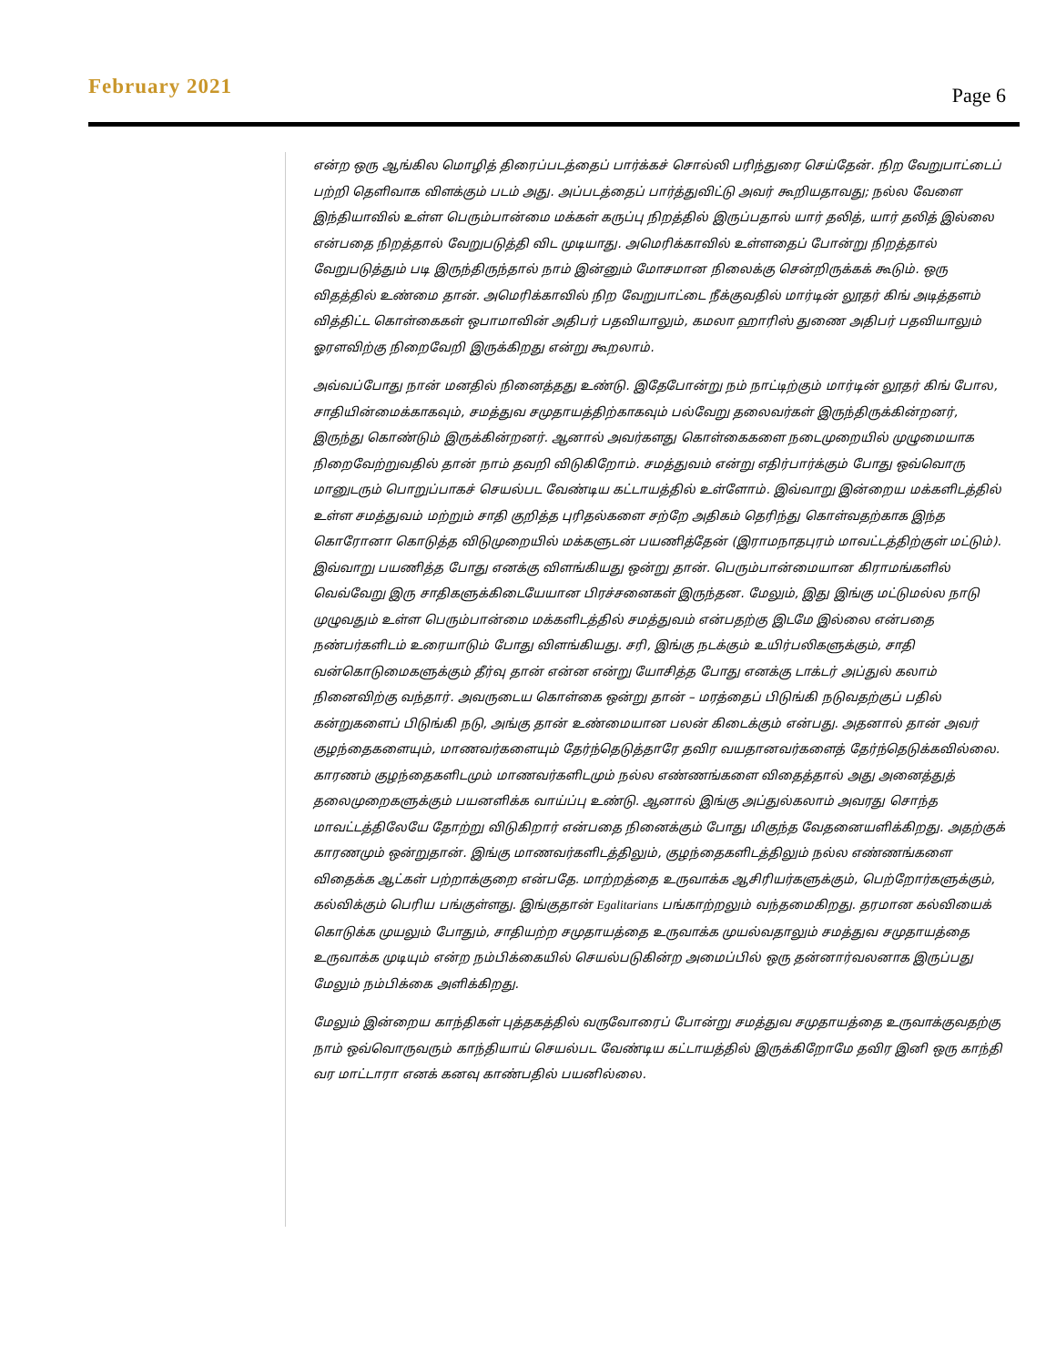February 2021 Page 6
என்ற ஒரு ஆங்கில மொழித் திரைப்படத்தைப் பார்க்கச் சொல்லி பரிந்துரை செய்தேன். நிற வேறுபாட்டைப் பற்றி தெளிவாக விளக்கும் படம் அது. அப்படத்தைப் பார்த்துவிட்டு அவர் கூறியதாவது; நல்ல வேளை இந்தியாவில் உள்ள பெரும்பான்மை மக்கள் கருப்பு நிறத்தில் இருப்பதால் யார் தலித், யார் தலித் இல்லை என்பதை நிறத்தால் வேறுபடுத்தி விட முடியாது. அமெரிக்காவில் உள்ளதைப் போன்று நிறத்தால் வேறுபடுத்தும் படி இருந்திருந்தால் நாம் இன்னும் மோசமான நிலைக்கு சென்றிருக்கக் கூடும். ஒரு விதத்தில் உண்மை தான். அமெரிக்காவில் நிற வேறுபாட்டை நீக்குவதில் மார்டின் லூதர் கிங் அடித்தளம் வித்திட்ட கொள்கைகள் ஒபாமாவின் அதிபர் பதவியாலும், கமலா ஹாரிஸ் துணை அதிபர் பதவியாலும் ஓரளவிற்கு நிறைவேறி இருக்கிறது என்று கூறலாம்.
அவ்வப்போது நான் மனதில் நினைத்தது உண்டு. இதேபோன்று நம் நாட்டிற்கும் மார்டின் லூதர் கிங் போல, சாதியின்மைக்காகவும், சமத்துவ சமுதாயத்திற்காகவும் பல்வேறு தலைவர்கள் இருந்திருக்கின்றனர், இருந்து கொண்டும் இருக்கின்றனர். ஆனால் அவர்களது கொள்கைகளை நடைமுறையில் முழுமையாக நிறைவேற்றுவதில் தான் நாம் தவறி விடுகிறோம். சமத்துவம் என்று எதிர்பார்க்கும் போது ஒவ்வொரு மானுடரும் பொறுப்பாகச் செயல்பட வேண்டிய கட்டாயத்தில் உள்ளோம். இவ்வாறு இன்றைய மக்களிடத்தில் உள்ள சமத்துவம் மற்றும் சாதி குறித்த புரிதல்களை சற்றே அதிகம் தெரிந்து கொள்வதற்காக இந்த கொரோனா கொடுத்த விடுமுறையில் மக்களுடன் பயணித்தேன் (இராமநாதபுரம் மாவட்டத்திற்குள் மட்டும்). இவ்வாறு பயணித்த போது எனக்கு விளங்கியது ஒன்று தான். பெரும்பான்மையான கிராமங்களில் வெவ்வேறு இரு சாதிகளுக்கிடையேயான பிரச்சனைகள் இருந்தன. மேலும், இது இங்கு மட்டுமல்ல நாடு முழுவதும் உள்ள பெரும்பான்மை மக்களிடத்தில் சமத்துவம் என்பதற்கு இடமே இல்லை என்பதை நண்பர்களிடம் உரையாடும் போது விளங்கியது. சரி, இங்கு நடக்கும் உயிர்பலிகளுக்கும், சாதி வன்கொடுமைகளுக்கும் தீர்வு தான் என்ன என்று யோசித்த போது எனக்கு டாக்டர் அப்துல் கலாம் நினைவிற்கு வந்தார். அவருடைய கொள்கை ஒன்று தான் – மரத்தைப் பிடுங்கி நடுவதற்குப் பதில் கன்றுகளைப் பிடுங்கி நடு, அங்கு தான் உண்மையான பலன் கிடைக்கும் என்பது. அதனால் தான் அவர் குழந்தைகளையும், மாணவர்களையும் தேர்ந்தெடுத்தாரே தவிர வயதானவர்களைத் தேர்ந்தெடுக்கவில்லை. காரணம் குழந்தைகளிடமும் மாணவர்களிடமும் நல்ல எண்ணங்களை விதைத்தால் அது அனைத்துத் தலைமுறைகளுக்கும் பயனளிக்க வாய்ப்பு உண்டு. ஆனால் இங்கு அப்துல்கலாம் அவரது சொந்த மாவட்டத்திலேயே தோற்று விடுகிறார் என்பதை நினைக்கும் போது மிகுந்த வேதனையளிக்கிறது. அதற்குக் காரணமும் ஒன்றுதான். இங்கு மாணவர்களிடத்திலும், குழந்தைகளிடத்திலும் நல்ல எண்ணங்களை விதைக்க ஆட்கள் பற்றாக்குறை என்பதே. மாற்றத்தை உருவாக்க ஆசிரியர்களுக்கும், பெற்றோர்களுக்கும், கல்விக்கும் பெரிய பங்குள்ளது. இங்குதான் Egalitarians பங்காற்றலும் வந்தமைகிறது. தரமான கல்வியைக் கொடுக்க முயலும் போதும், சாதியற்ற சமுதாயத்தை உருவாக்க முயல்வதாலும் சமத்துவ சமுதாயத்தை உருவாக்க முடியும் என்ற நம்பிக்கையில் செயல்படுகின்ற அமைப்பில் ஒரு தன்னார்வலனாக இருப்பது மேலும் நம்பிக்கை அளிக்கிறது.
மேலும் இன்றைய காந்திகள் புத்தகத்தில் வருவோரைப் போன்று சமத்துவ சமுதாயத்தை உருவாக்குவதற்கு நாம் ஒவ்வொருவரும் காந்தியாய் செயல்பட வேண்டிய கட்டாயத்தில் இருக்கிறோமே தவிர இனி ஒரு காந்தி வர மாட்டாரா எனக் கனவு காண்பதில் பயனில்லை.